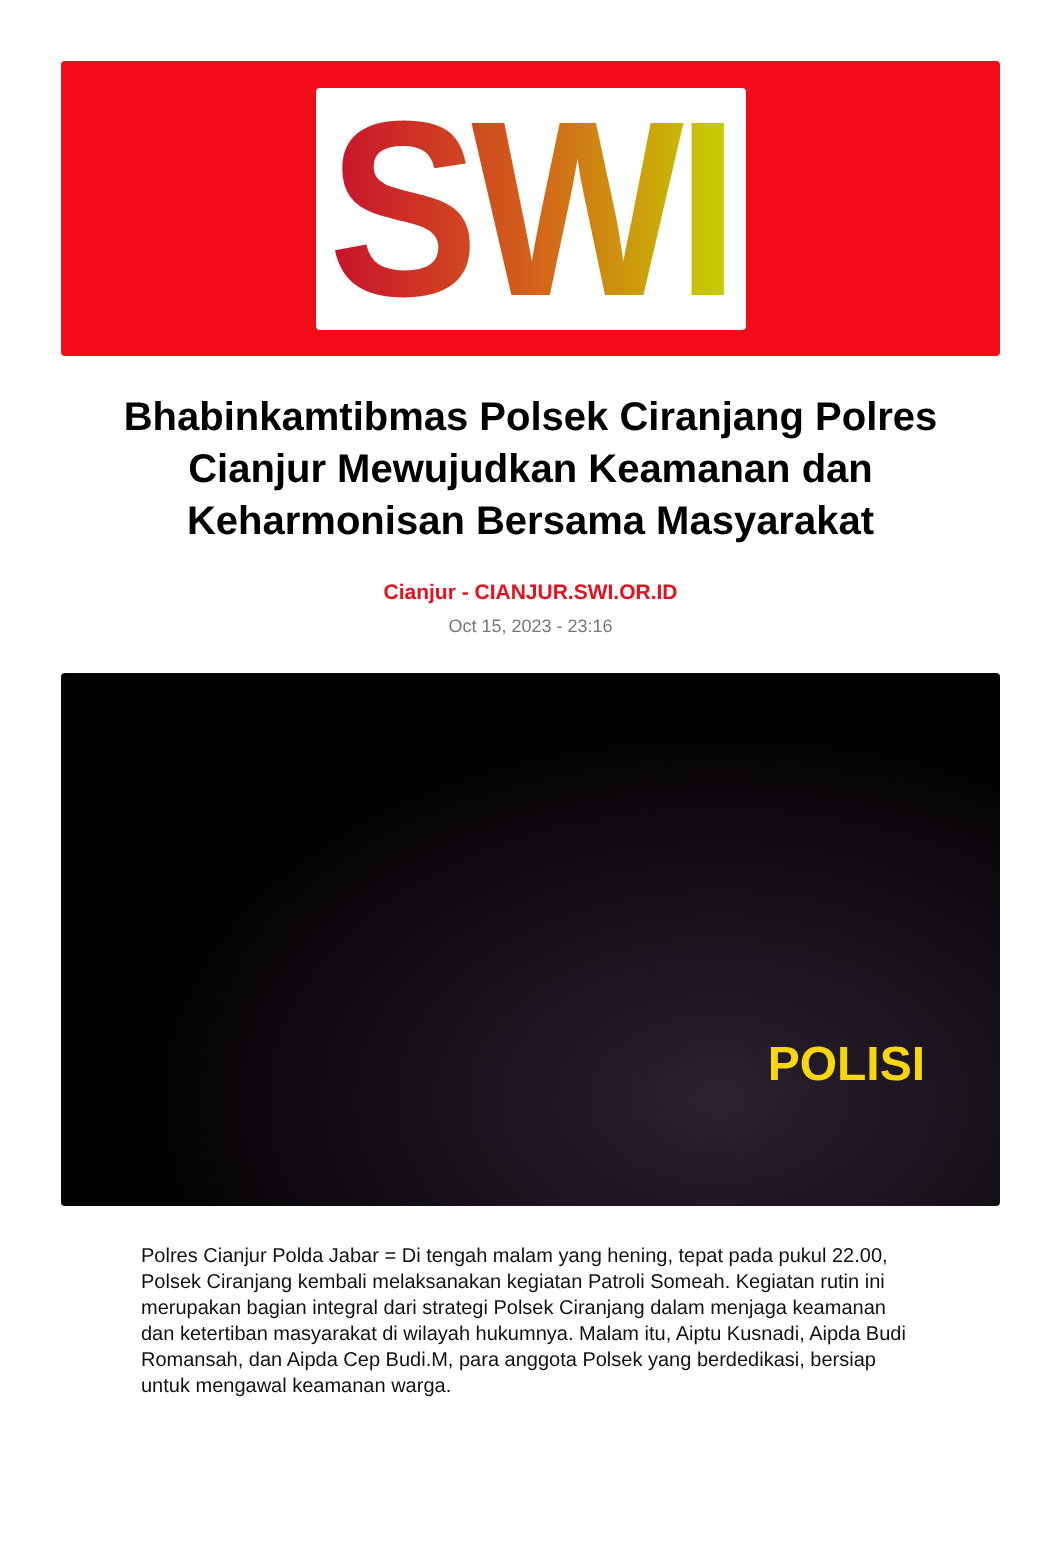SWI
Bhabinkamtibmas Polsek Ciranjang Polres Cianjur Mewujudkan Keamanan dan Keharmonisan Bersama Masyarakat
Cianjur - CIANJUR.SWI.OR.ID
Oct 15, 2023 - 23:16
POLISI
Polres Cianjur Polda Jabar = Di tengah malam yang hening, tepat pada pukul 22.00, Polsek Ciranjang kembali melaksanakan kegiatan Patroli Someah. Kegiatan rutin ini merupakan bagian integral dari strategi Polsek Ciranjang dalam menjaga keamanan dan ketertiban masyarakat di wilayah hukumnya. Malam itu, Aiptu Kusnadi, Aipda Budi Romansah, dan Aipda Cep Budi.M, para anggota Polsek yang berdedikasi, bersiap untuk mengawal keamanan warga.